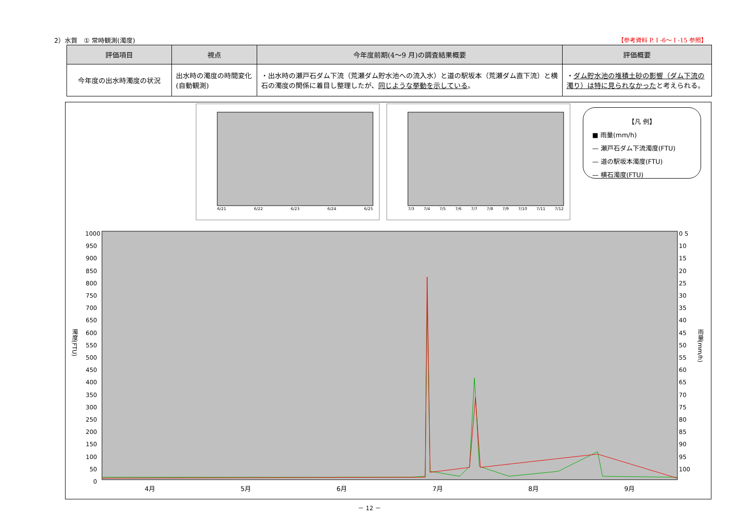2）水質　① 常時観測(濁度) 【参考資料 P. I -6～ I -15 参照】
| 評価項目 | 視点 | 今年度前期(4～9 月)の調査結果概要 | 評価概要 |
| --- | --- | --- | --- |
| 今年度の出水時濁度の状況 | 出水時の濁度の時間変化 (自動観測) | ・出水時の瀬戸石ダム下流（荒瀬ダム貯水池への流入水）と道の駅坂本（荒瀬ダム直下流）と横石の濁度の関係に着目し整理したが、 同じような挙動を示している 。 | ・ ダム貯水池の堆積土砂の影響（ダム下流の濁り）は特に見られなかった と考えられる。 |
【凡 例】
■ 雨量(mm/h)
— 瀬戸石ダム下流濁度(FTU)
— 道の駅坂本濁度(FTU)
— 横石濁度(FTU)
1000 950 900 850 800 750 700 650 600 550 500 450 400 350 300 250 200 150 100 50 0
濁度(FTU)
0 5 10 15 20 25 30 35 40 45 50 55 60 65 70 75 80 85 90 95 100
雨量(mm/h)
4月 5月 6月 7月 8月 9月
6/21 6/22 6/23 6/24 6/25 7/3 7/4 7/5 7/6 7/7 7/8 7/9 7/10 7/11 7/12
－ 12 －